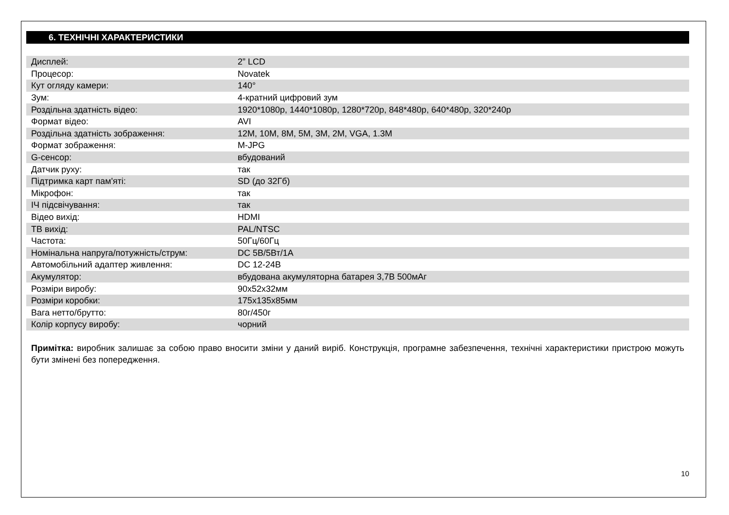6. ТЕХНІЧНІ ХАРАКТЕРИСТИКИ
| Дисплей: | 2” LCD |
| Процесор: | Novatek |
| Кут огляду камери: | 140° |
| Зум: | 4-кратний цифровий зум |
| Роздільна здатність відео: | 1920*1080p, 1440*1080p, 1280*720p, 848*480p, 640*480p, 320*240p |
| Формат відео: | AVI |
| Роздільна здатність зображення: | 12M, 10M, 8M, 5M, 3M, 2M, VGA, 1.3M |
| Формат зображення: | M-JPG |
| G-сенсор: | вбудований |
| Датчик руху: | так |
| Підтримка карт пам'яті: | SD (до 32Гб) |
| Мікрофон: | так |
| ІЧ підсвічування: | так |
| Відео вихід: | HDMI |
| ТВ вихід: | PAL/NTSC |
| Частота: | 50Гц/60Гц |
| Номінальна напруга/потужність/струм: | DC 5В/5Вт/1А |
| Автомобільний адаптер живлення: | DC 12-24В |
| Акумулятор: | вбудована акумуляторна батарея 3,7В 500мАг |
| Розміри виробу: | 90х52х32мм |
| Розміри коробки: | 175х135х85мм |
| Вага нетто/брутто: | 80г/450г |
| Колір корпусу виробу: | чорний |
Примітка: виробник залишає за собою право вносити зміни у даний виріб. Конструкція, програмне забезпечення, технічні характеристики пристрою можуть бути змінені без попередження.
10